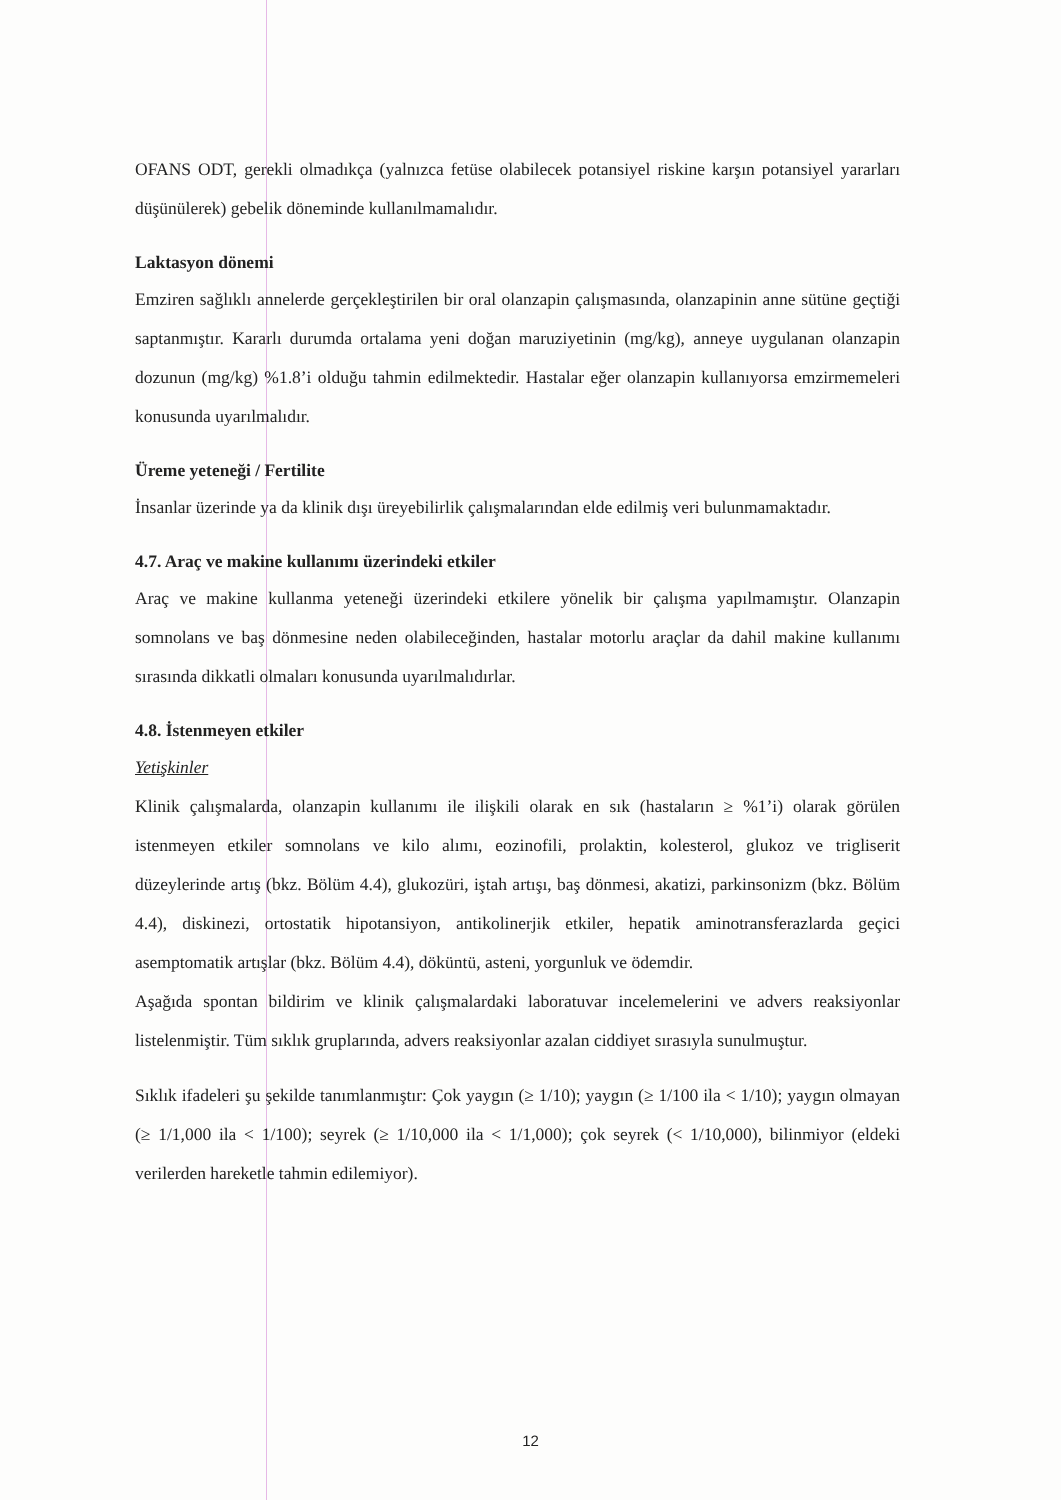OFANS ODT, gerekli olmadıkça (yalnızca fetüse olabilecek potansiyel riskine karşın potansiyel yararları düşünülerek) gebelik döneminde kullanılmamalıdır.
Laktasyon dönemi
Emziren sağlıklı annelerde gerçekleştirilen bir oral olanzapin çalışmasında, olanzapinin anne sütüne geçtiği saptanmıştır. Kararlı durumda ortalama yeni doğan maruziyetinin (mg/kg), anneye uygulanan olanzapin dozunun (mg/kg) %1.8’i olduğu tahmin edilmektedir. Hastalar eğer olanzapin kullanıyorsa emzirmemeleri konusunda uyarılmalıdır.
Üreme yeteneği / Fertilite
İnsanlar üzerinde ya da klinik dışı üreyebilirlik çalışmalarından elde edilmiş veri bulunmamaktadır.
4.7. Araç ve makine kullanımı üzerindeki etkiler
Araç ve makine kullanma yeteneği üzerindeki etkilere yönelik bir çalışma yapılmamıştır. Olanzapin somnolans ve baş dönmesine neden olabileceğinden, hastalar motorlu araçlar da dahil makine kullanımı sırasında dikkatli olmaları konusunda uyarılmalıdırlar.
4.8. İstenmeyen etkiler
Yetişkinler
Klinik çalışmalarda, olanzapin kullanımı ile ilişkili olarak en sık (hastaların ≥ %1’i) olarak görülen istenmeyen etkiler somnolans ve kilo alımı, eozinofili, prolaktin, kolesterol, glukoz ve trigliserit düzeylerinde artış (bkz. Bölüm 4.4), glukozüri, iştah artışı, baş dönmesi, akatizi, parkinsonizm (bkz. Bölüm 4.4), diskinezi, ortostatik hipotansiyon, antikolinerjik etkiler, hepatik aminotransferazlarda geçici asemptomatik artışlar (bkz. Bölüm 4.4), döküntü, asteni, yorgunluk ve ödemdir.
Aşağıda spontan bildirim ve klinik çalışmalardaki laboratuvar incelemelerini ve advers reaksiyonlar listelenmiştir. Tüm sıklık gruplarında, advers reaksiyonlar azalan ciddiyet sırasıyla sunulmuştur.
Sıklık ifadeleri şu şekilde tanımlanmıştır: Çok yaygın (≥ 1/10); yaygın (≥ 1/100 ila < 1/10); yaygın olmayan (≥ 1/1,000 ila < 1/100); seyrek (≥ 1/10,000 ila < 1/1,000); çok seyrek (< 1/10,000), bilinmiyor (eldeki verilerden hareketle tahmin edilemiyor).
12